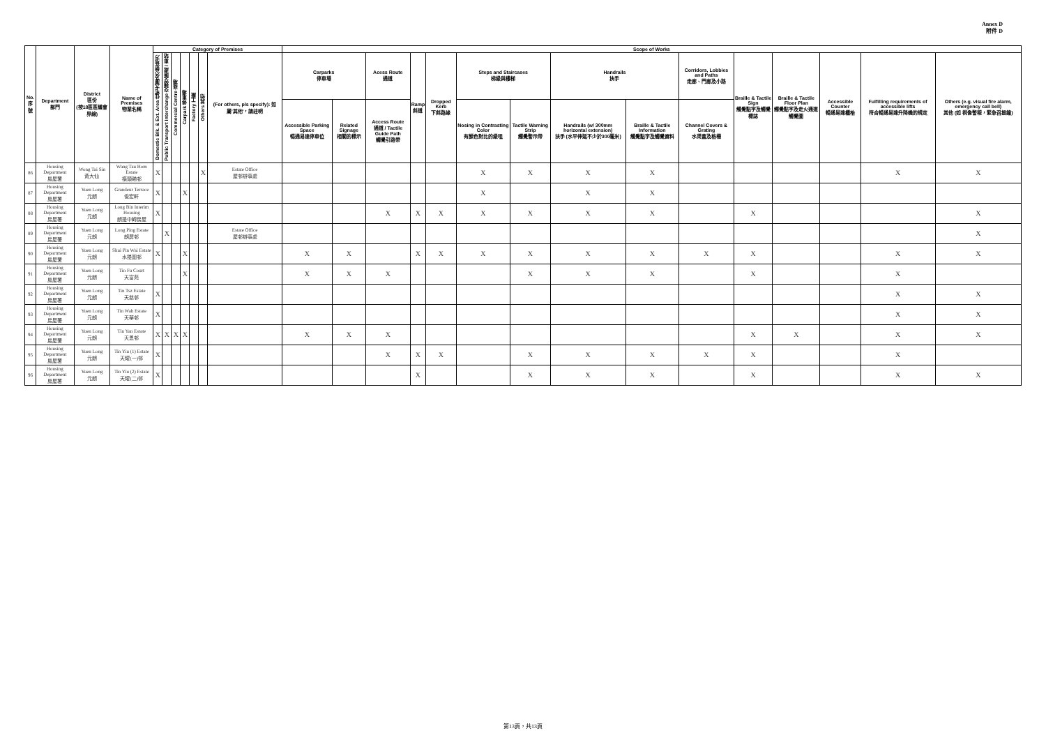Annex D
附件 D
| No. 序號 | Department 部門 | District 區份 (按18區區議會界線) | Name of Premises 物業名稱 | Category of Premises | | | | | | | Scope of Works | | | | | | | | | | | | | | |
| --- | --- | --- | --- | --- | --- | --- | --- | --- | --- | --- | --- | --- | --- | --- | --- | --- | --- | --- | --- | --- | --- | --- | --- | --- | --- |
| | | | | Domestic Blk. & Ext. Area 住宅大廈及公眾地方 | Public Transport Interchange 交通交匯處 / 車站 | Commercial Centre 商場 | Carpark 停車場 | Factory 工廠 | Others 其他 | (For others, pls specify): 如屬'其他'，請註明 | Carparks 停車場 | | Acess Route 通道 | Ramp 斜道 | Dropped Kerb 下斜路緣 | Steps and Staircases 梯級與樓梯 | | Handrails 扶手 | | Corridors, Lobbies and Paths 走廊、門廊及小路 | Braille & Tactile Sign 觸覺點字及觸覺標誌 | Braille & Tactile Floor Plan 觸覺點字及走火通道觸覺圖 | Accessible Counter 暢通易達櫃枱 | Fulfilling requirements of accessible lifts 符合暢通易達升降機的規定 | Others (e.g. visual fire alarm, emergency call bell) 其他 (如 視像警報，緊急召援鐘) |
| | | | | | | | | | | | Accessible Parking Space 暢通易達停車位 | Related Signage 相關的標示 | Access Route 通道 / Tactile Guide Path 觸覺引路帶 | | | Nosing in Contrasting Color 有顏色對比的級咀 | Tactile Warning Strip 觸覺警示帶 | Handrails (w/ 300mm horizontal extension) 扶手 (水平伸延不少於300毫米) | Braille & Tactile Information 觸覺點字及觸覺資料 | Channel Covers & Grating 水渠蓋及格柵 | | | | | |
| 86 | Housing Department 房屋署 | Wong Tai Sin 黃大仙 | Wang Tau Hom Estate 橫頭磡邨 | X | | | | | X | Estate Office 屋邨辦事處 | | | | | | X | X | X | X | | | | | X | X |
| 87 | Housing Department 房屋署 | Yuen Long 元朗 | Grandeur Terrace 俊宏軒 | X | | | X | | | | | | | | | X | | X | X | | | | | | |
| 88 | Housing Department 房屋署 | Yuen Long 元朗 | Long Bin Interim Housing 朗邊中轉房屋 | X | | | | | | | | | X | X | X | X | X | X | X | | X | | | | X |
| 89 | Housing Department 房屋署 | Yuen Long 元朗 | Long Ping Estate 朗屏邨 | | X | | | | | Estate Office 屋邨辦事處 | | | | | | | | | | | | | | | X |
| 90 | Housing Department 房屋署 | Yuen Long 元朗 | Shui Pin Wai Estate 水邊圍邨 | X | | | X | | | | X | X | | X | X | X | X | X | X | X | X | | | X | X |
| 91 | Housing Department 房屋署 | Yuen Long 元朗 | Tin Fu Court 天富苑 | | | | X | | | | X | X | X | | | | X | X | X | | X | | | X | |
| 92 | Housing Department 房屋署 | Yuen Long 元朗 | Tin Tsz Estate 天慈邨 | X | | | | | | | | | | | | | | | | | | | | X | X |
| 93 | Housing Department 房屋署 | Yuen Long 元朗 | Tin Wah Estate 天華邨 | X | | | | | | | | | | | | | | | | | | | | X | X |
| 94 | Housing Department 房屋署 | Yuen Long 元朗 | Tin Yan Estate 天恩邨 | X | X | X | X | | | | X | X | X | | | | | | | | X | X | | X | X |
| 95 | Housing Department 房屋署 | Yuen Long 元朗 | Tin Yiu (1) Estate 天耀(一)邨 | X | | | | | | | | | X | X | X | | X | X | X | X | X | | | X | |
| 96 | Housing Department 房屋署 | Yuen Long 元朗 | Tin Yiu (2) Estate 天耀(二)邨 | X | | | | | | | | | | X | | | X | X | X | | X | | | X | X |
第13頁，共13頁